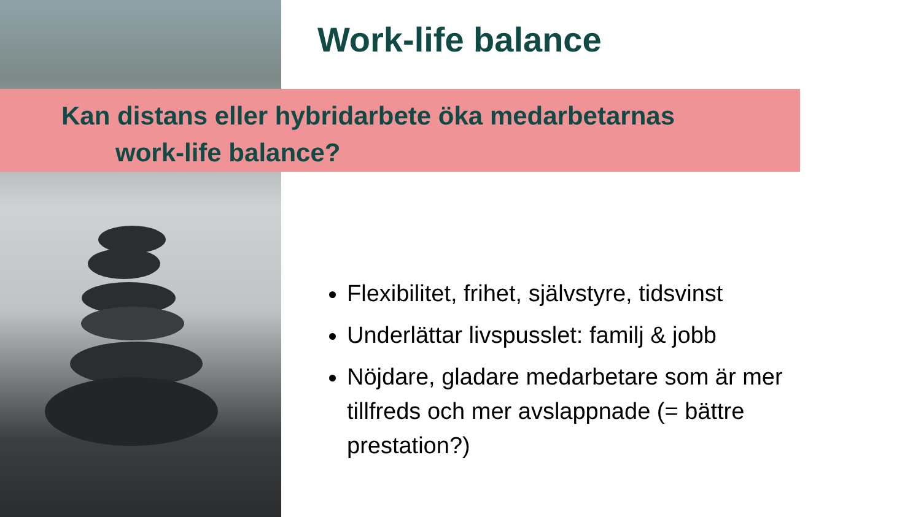Work-life balance
Kan distans eller hybridarbete öka medarbetarnas
work-life balance?
Flexibilitet, frihet, självstyre, tidsvinst
Underlättar livspusslet: familj & jobb
Nöjdare, gladare medarbetare som är mer tillfreds och mer avslappnade (= bättre prestation?)